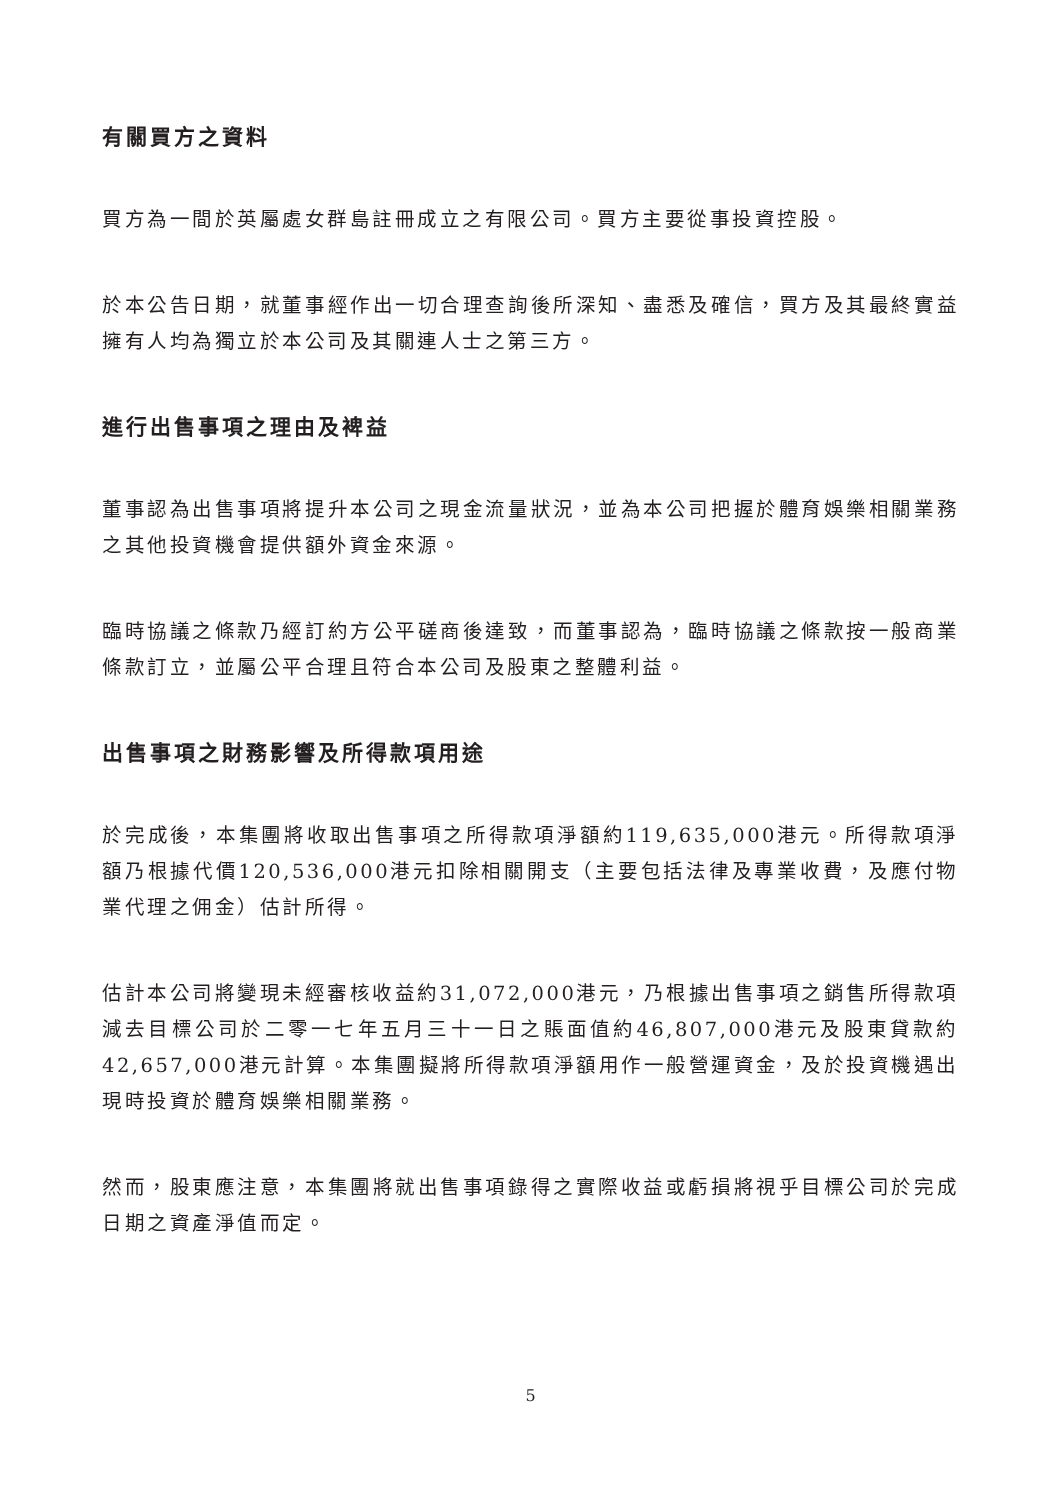有關買方之資料
買方為一間於英屬處女群島註冊成立之有限公司。買方主要從事投資控股。
於本公告日期，就董事經作出一切合理查詢後所深知、盡悉及確信，買方及其最終實益擁有人均為獨立於本公司及其關連人士之第三方。
進行出售事項之理由及裨益
董事認為出售事項將提升本公司之現金流量狀況，並為本公司把握於體育娛樂相關業務之其他投資機會提供額外資金來源。
臨時協議之條款乃經訂約方公平磋商後達致，而董事認為，臨時協議之條款按一般商業條款訂立，並屬公平合理且符合本公司及股東之整體利益。
出售事項之財務影響及所得款項用途
於完成後，本集團將收取出售事項之所得款項淨額約119,635,000港元。所得款項淨額乃根據代價120,536,000港元扣除相關開支（主要包括法律及專業收費，及應付物業代理之佣金）估計所得。
估計本公司將變現未經審核收益約31,072,000港元，乃根據出售事項之銷售所得款項減去目標公司於二零一七年五月三十一日之賬面值約46,807,000港元及股東貸款約42,657,000港元計算。本集團擬將所得款項淨額用作一般營運資金，及於投資機遇出現時投資於體育娛樂相關業務。
然而，股東應注意，本集團將就出售事項錄得之實際收益或虧損將視乎目標公司於完成日期之資產淨值而定。
5